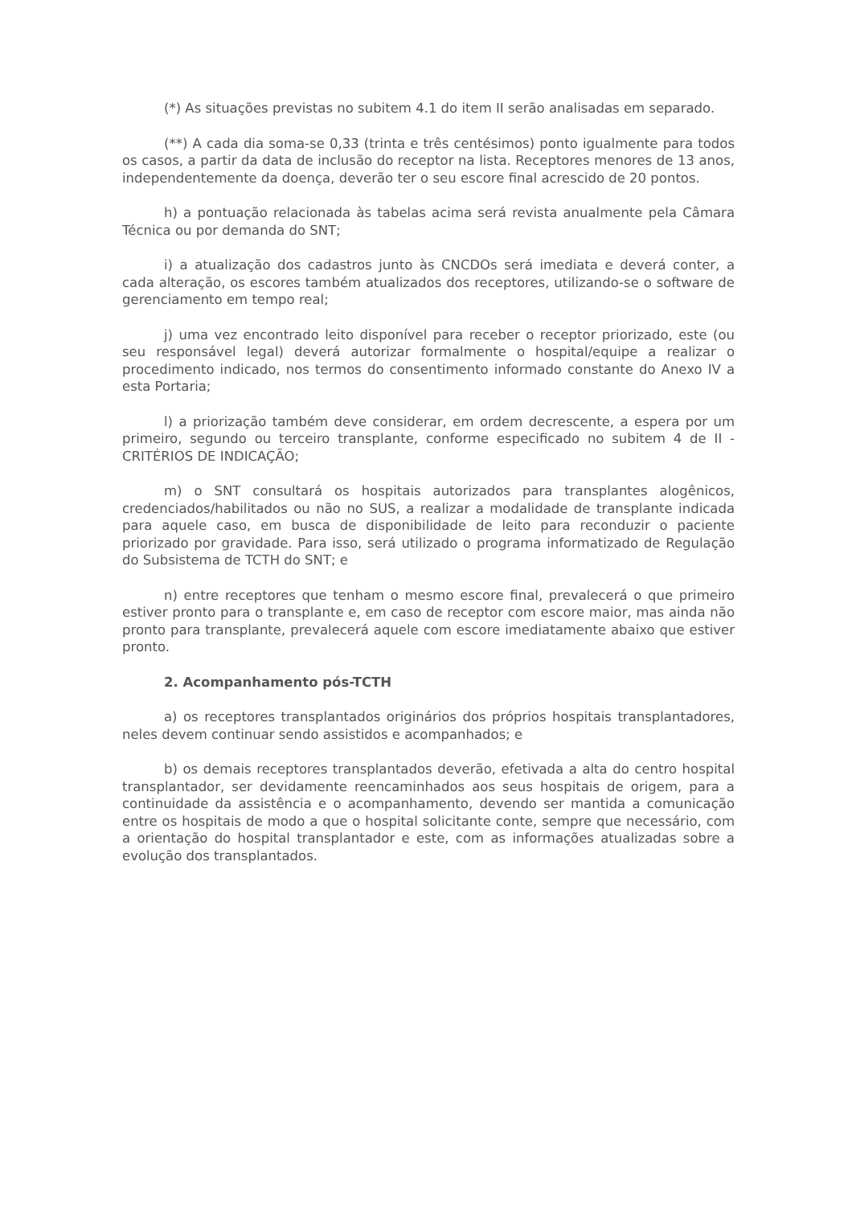(*) As situações previstas no subitem 4.1 do item II serão analisadas em separado.
(**) A cada dia soma-se 0,33 (trinta e três centésimos) ponto igualmente para todos os casos, a partir da data de inclusão do receptor na lista. Receptores menores de 13 anos, independentemente da doença, deverão ter o seu escore final acrescido de 20 pontos.
h) a pontuação relacionada às tabelas acima será revista anualmente pela Câmara Técnica ou por demanda do SNT;
i) a atualização dos cadastros junto às CNCDOs será imediata e deverá conter, a cada alteração, os escores também atualizados dos receptores, utilizando-se o software de gerenciamento em tempo real;
j) uma vez encontrado leito disponível para receber o receptor priorizado, este (ou seu responsável legal) deverá autorizar formalmente o hospital/equipe a realizar o procedimento indicado, nos termos do consentimento informado constante do Anexo IV a esta Portaria;
l) a priorização também deve considerar, em ordem decrescente, a espera por um primeiro, segundo ou terceiro transplante, conforme especificado no subitem 4 de II - CRITÉRIOS DE INDICAÇÃO;
m) o SNT consultará os hospitais autorizados para transplantes alogênicos, credenciados/habilitados ou não no SUS, a realizar a modalidade de transplante indicada para aquele caso, em busca de disponibilidade de leito para reconduzir o paciente priorizado por gravidade. Para isso, será utilizado o programa informatizado de Regulação do Subsistema de TCTH do SNT; e
n) entre receptores que tenham o mesmo escore final, prevalecerá o que primeiro estiver pronto para o transplante e, em caso de receptor com escore maior, mas ainda não pronto para transplante, prevalecerá aquele com escore imediatamente abaixo que estiver pronto.
2. Acompanhamento pós-TCTH
a) os receptores transplantados originários dos próprios hospitais transplantadores, neles devem continuar sendo assistidos e acompanhados; e
b) os demais receptores transplantados deverão, efetivada a alta do centro hospital transplantador, ser devidamente reencaminhados aos seus hospitais de origem, para a continuidade da assistência e o acompanhamento, devendo ser mantida a comunicação entre os hospitais de modo a que o hospital solicitante conte, sempre que necessário, com a orientação do hospital transplantador e este, com as informações atualizadas sobre a evolução dos transplantados.